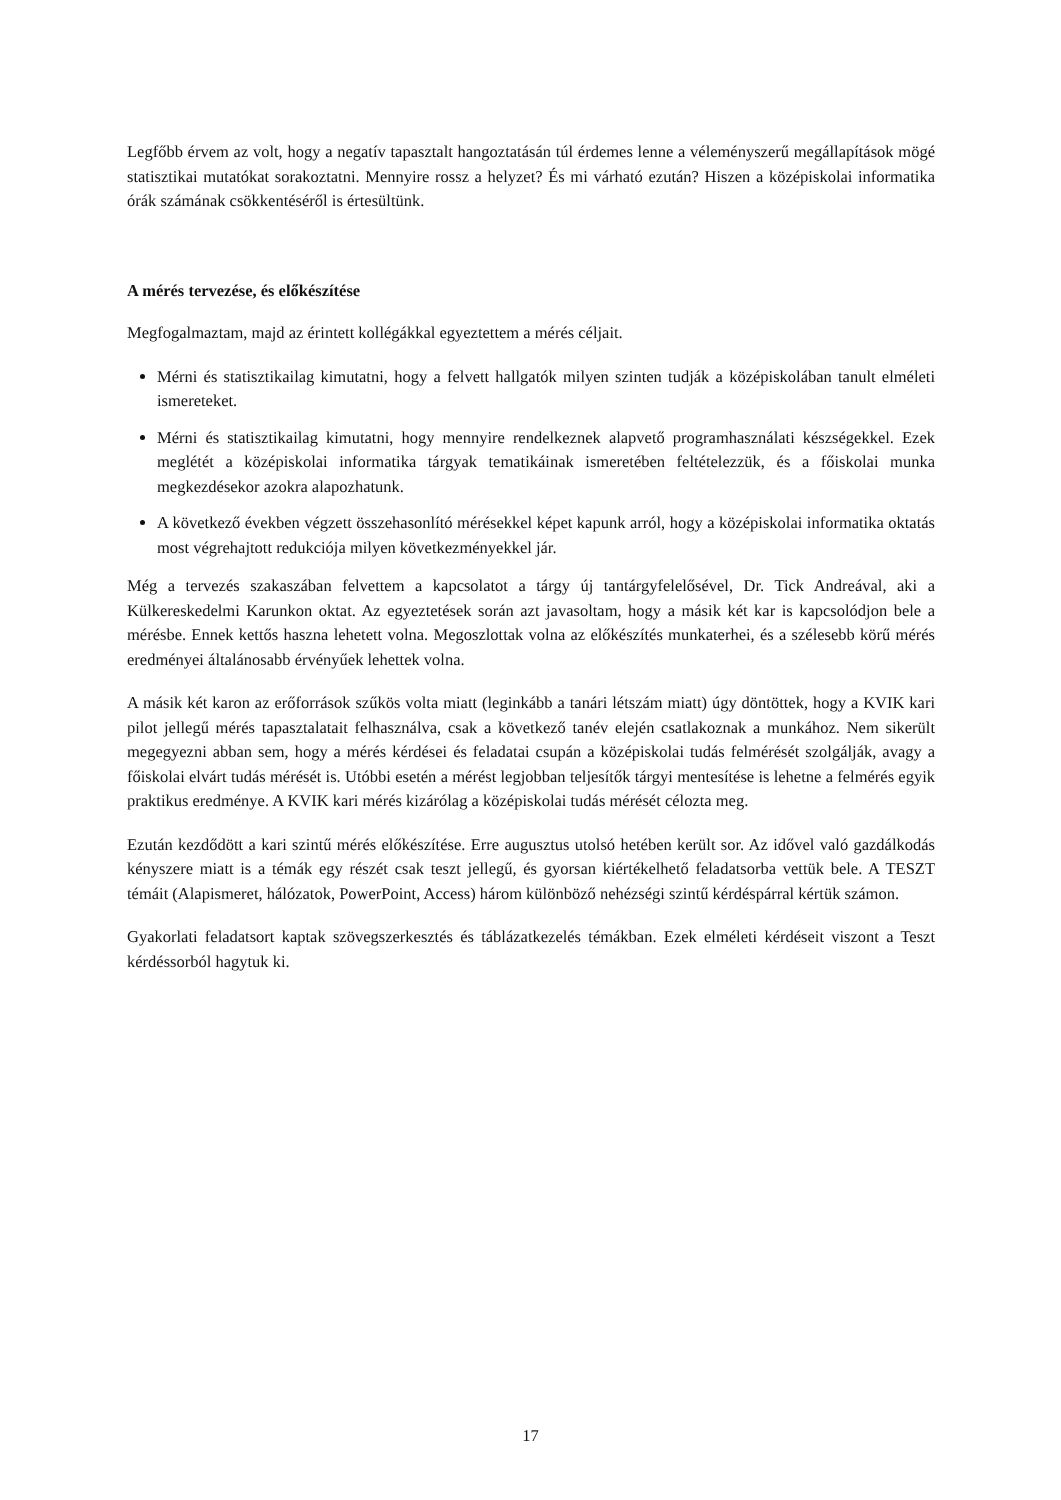Legfőbb érvem az volt, hogy a negatív tapasztalt hangoztatásán túl érdemes lenne a véleményszerű megállapítások mögé statisztikai mutatókat sorakoztatni. Mennyire rossz a helyzet? És mi várható ezután? Hiszen a középiskolai informatika órák számának csökkentéséről is értesültünk.
A mérés tervezése, és előkészítése
Megfogalmaztam, majd az érintett kollégákkal egyeztettem a mérés céljait.
Mérni és statisztikailag kimutatni, hogy a felvett hallgatók milyen szinten tudják a középiskolában tanult elméleti ismereteket.
Mérni és statisztikailag kimutatni, hogy mennyire rendelkeznek alapvető programhasználati készségekkel. Ezek meglétét a középiskolai informatika tárgyak tematikáinak ismeretében feltételezzük, és a főiskolai munka megkezdésekor azokra alapozhatunk.
A következő években végzett összehasonlító mérésekkel képet kapunk arról, hogy a középiskolai informatika oktatás most végrehajtott redukciója milyen következményekkel jár.
Még a tervezés szakaszában felvettem a kapcsolatot a tárgy új tantárgyfelelősével, Dr. Tick Andreával, aki a Külkereskedelmi Karunkon oktat. Az egyeztetések során azt javasoltam, hogy a másik két kar is kapcsolódjon bele a mérésbe. Ennek kettős haszna lehetett volna. Megoszlottak volna az előkészítés munkaterhei, és a szélesebb körű mérés eredményei általánosabb érvényűek lehettek volna.
A másik két karon az erőforrások szűkös volta miatt (leginkább a tanári létszám miatt) úgy döntöttek, hogy a KVIK kari pilot jellegű mérés tapasztalatait felhasználva, csak a következő tanév elején csatlakoznak a munkához. Nem sikerült megegyezni abban sem, hogy a mérés kérdései és feladatai csupán a középiskolai tudás felmérését szolgálják, avagy a főiskolai elvárt tudás mérését is. Utóbbi esetén a mérést legjobban teljesítők tárgyi mentesítése is lehetne a felmérés egyik praktikus eredménye. A KVIK kari mérés kizárólag a középiskolai tudás mérését célozta meg.
Ezután kezdődött a kari szintű mérés előkészítése. Erre augusztus utolsó hetében került sor. Az idővel való gazdálkodás kényszere miatt is a témák egy részét csak teszt jellegű, és gyorsan kiértékelhető feladatsorba vettük bele. A TESZT témáit (Alapismeret, hálózatok, PowerPoint, Access) három különböző nehézségi szintű kérdéspárral kértük számon.
Gyakorlati feladatsort kaptak szövegszerkesztés és táblázatkezelés témákban. Ezek elméleti kérdéseit viszont a Teszt kérdéssorból hagytuk ki.
17